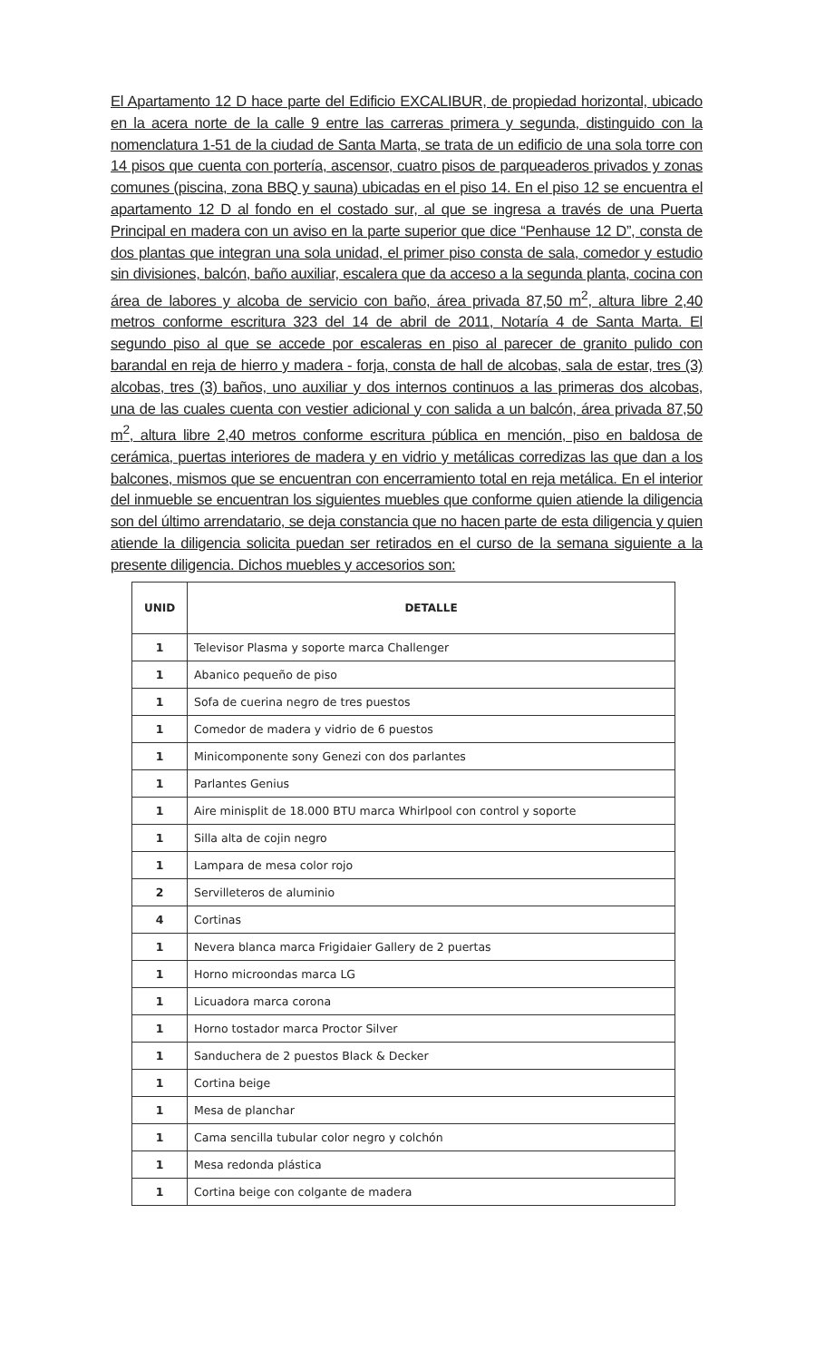El Apartamento 12 D hace parte del Edificio EXCALIBUR, de propiedad horizontal, ubicado en la acera norte de la calle 9 entre las carreras primera y segunda, distinguido con la nomenclatura 1-51 de la ciudad de Santa Marta, se trata de un edificio de una sola torre con 14 pisos que cuenta con portería, ascensor, cuatro pisos de parqueaderos privados y zonas comunes (piscina, zona BBQ y sauna) ubicadas en el piso 14. En el piso 12 se encuentra el apartamento 12 D al fondo en el costado sur, al que se ingresa a través de una Puerta Principal en madera con un aviso en la parte superior que dice “Penhause 12 D”, consta de dos plantas que integran una sola unidad, el primer piso consta de sala, comedor y estudio sin divisiones, balcón, baño auxiliar, escalera que da acceso a la segunda planta, cocina con área de labores y alcoba de servicio con baño, área privada 87,50 m<sup>2</sup>, altura libre 2,40 metros conforme escritura 323 del 14 de abril de 2011, Notaría 4 de Santa Marta. El segundo piso al que se accede por escaleras en piso al parecer de granito pulido con barandal en reja de hierro y madera - forja, consta de hall de alcobas, sala de estar, tres (3) alcobas, tres (3) baños, uno auxiliar y dos internos continuos a las primeras dos alcobas, una de las cuales cuenta con vestier adicional y con salida a un balcón, área privada 87,50 m<sup>2</sup>, altura libre 2,40 metros conforme escritura pública en mención, piso en baldosa de cerámica, puertas interiores de madera y en vidrio y metálicas corredizas las que dan a los balcones, mismos que se encuentran con encerramiento total en reja metálica. En el interior del inmueble se encuentran los siguientes muebles que conforme quien atiende la diligencia son del último arrendatario, se deja constancia que no hacen parte de esta diligencia y quien atiende la diligencia solicita puedan ser retirados en el curso de la semana siguiente a la presente diligencia. Dichos muebles y accesorios son:
| UNID | DETALLE |
| --- | --- |
| 1 | Televisor Plasma y soporte marca Challenger |
| 1 | Abanico pequeño de piso |
| 1 | Sofa de cuerina negro de tres puestos |
| 1 | Comedor de madera y vidrio de 6 puestos |
| 1 | Minicomponente sony Genezi con dos parlantes |
| 1 | Parlantes Genius |
| 1 | Aire minisplit de 18.000 BTU marca Whirlpool con control y soporte |
| 1 | Silla alta de cojin negro |
| 1 | Lampara de mesa color rojo |
| 2 | Servilleteros de aluminio |
| 4 | Cortinas |
| 1 | Nevera blanca marca Frigidaier Gallery de 2 puertas |
| 1 | Horno microondas marca LG |
| 1 | Licuadora marca corona |
| 1 | Horno tostador marca Proctor Silver |
| 1 | Sanduchera de 2 puestos Black & Decker |
| 1 | Cortina beige |
| 1 | Mesa de planchar |
| 1 | Cama sencilla tubular color negro y colchón |
| 1 | Mesa redonda plástica |
| 1 | Cortina beige con colgante de madera |